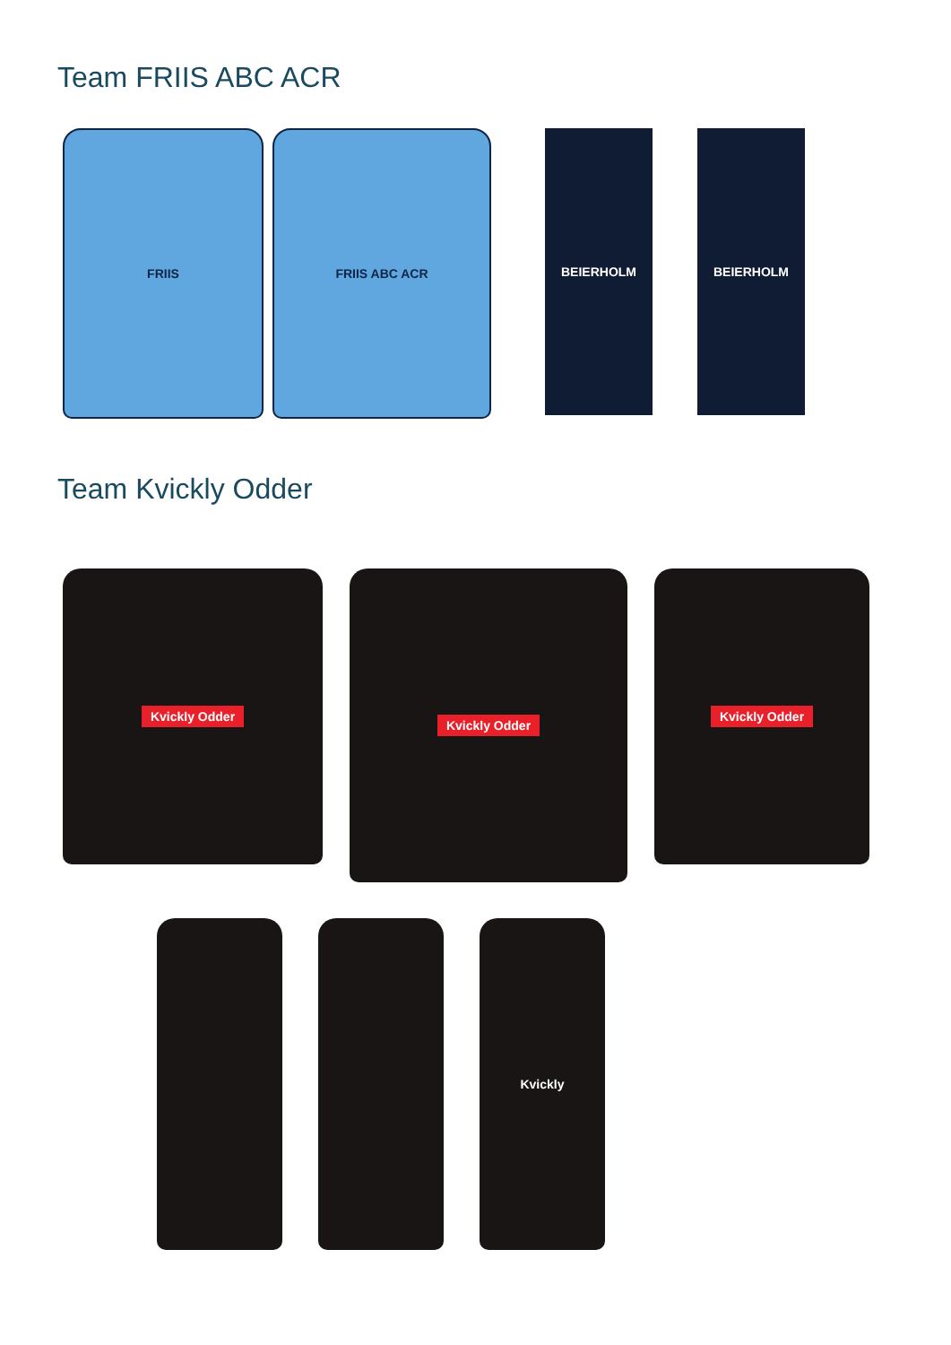Team FRIIS ABC ACR
FRIIS FRIIS ABC ACR BEIERHOLM BEIERHOLM
Team Kvickly Odder
Kvickly Odder
Kvickly Odder
Kvickly Odder
Kvickly